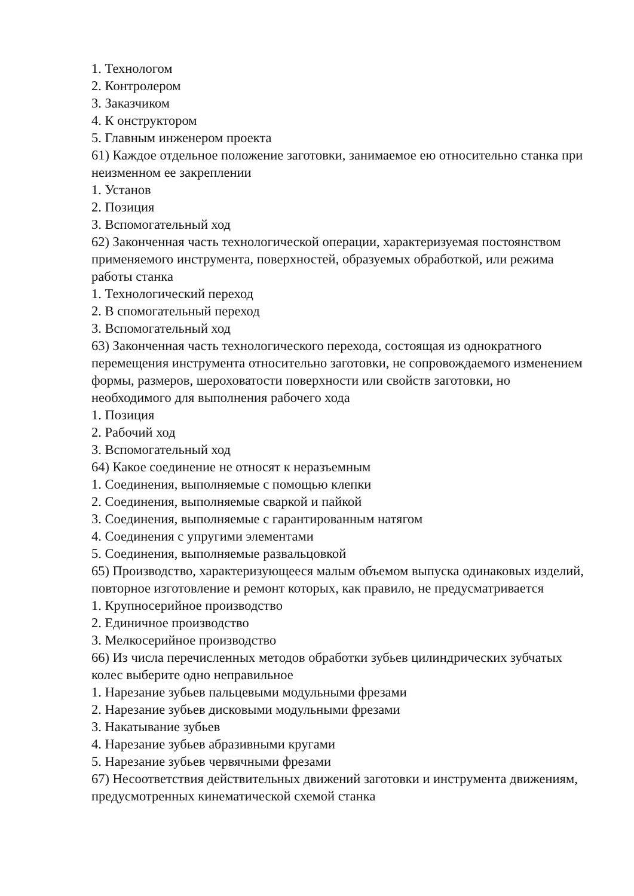1. Технологом
2. Контролером
3. Заказчиком
4. К онструктором
5. Главным инженером проекта
61) Каждое отдельное положение заготовки, занимаемое ею относительно станка при неизменном ее закреплении
1. Установ
2. Позиция
3. Вспомогательный ход
62) Законченная часть технологической операции, характеризуемая постоянством применяемого инструмента, поверхностей, образуемых обработкой, или режима работы станка
1. Технологический переход
2. В спомогательный переход
3. Вспомогательный ход
63) Законченная часть технологического перехода, состоящая из однократного перемещения инструмента относительно заготовки, не сопровождаемого изменением формы, размеров, шероховатости поверхности или свойств заготовки, но необходимого для выполнения рабочего хода
1. Позиция
2. Рабочий ход
3. Вспомогательный ход
64) Какое соединение не относят к неразъемным
1. Соединения, выполняемые с помощью клепки
2. Соединения, выполняемые сваркой и пайкой
3. Соединения, выполняемые с гарантированным натягом
4. Соединения с упругими элементами
5. Соединения, выполняемые развальцовкой
65) Производство, характеризующееся малым объемом выпуска одинаковых изделий, повторное изготовление и ремонт которых, как правило, не предусматривается
1. Крупносерийное производство
2. Единичное производство
3. Мелкосерийное производство
66) Из числа перечисленных методов обработки зубьев цилиндрических зубчатых колес выберите одно неправильное
1. Нарезание зубьев пальцевыми модульными фрезами
2. Нарезание зубьев дисковыми модульными фрезами
3. Накатывание зубьев
4. Нарезание зубьев абразивными кругами
5. Нарезание зубьев червячными фрезами
67) Несоответствия действительных движений заготовки и инструмента движениям, предусмотренных кинематической схемой станка